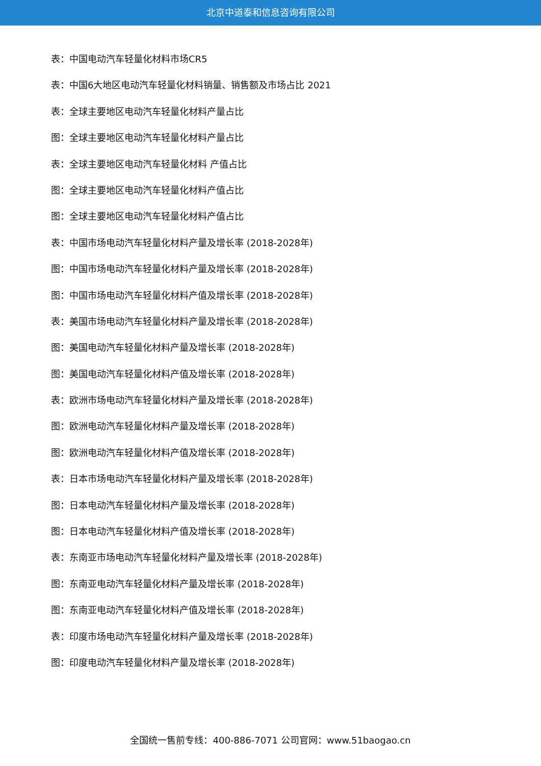北京中道泰和信息咨询有限公司
表：中国电动汽车轻量化材料市场CR5
表：中国6大地区电动汽车轻量化材料销量、销售额及市场占比 2021
表：全球主要地区电动汽车轻量化材料产量占比
图：全球主要地区电动汽车轻量化材料产量占比
表：全球主要地区电动汽车轻量化材料 产值占比
图：全球主要地区电动汽车轻量化材料产值占比
图：全球主要地区电动汽车轻量化材料产值占比
表：中国市场电动汽车轻量化材料产量及增长率 (2018-2028年)
图：中国市场电动汽车轻量化材料产量及增长率 (2018-2028年)
图：中国市场电动汽车轻量化材料产值及增长率 (2018-2028年)
表：美国市场电动汽车轻量化材料产量及增长率 (2018-2028年)
图：美国电动汽车轻量化材料产量及增长率 (2018-2028年)
图：美国电动汽车轻量化材料产值及增长率 (2018-2028年)
表：欧洲市场电动汽车轻量化材料产量及增长率 (2018-2028年)
图：欧洲电动汽车轻量化材料产量及增长率 (2018-2028年)
图：欧洲电动汽车轻量化材料产值及增长率 (2018-2028年)
表：日本市场电动汽车轻量化材料产量及增长率 (2018-2028年)
图：日本电动汽车轻量化材料产量及增长率 (2018-2028年)
图：日本电动汽车轻量化材料产值及增长率 (2018-2028年)
表：东南亚市场电动汽车轻量化材料产量及增长率 (2018-2028年)
图：东南亚电动汽车轻量化材料产量及增长率 (2018-2028年)
图：东南亚电动汽车轻量化材料产值及增长率 (2018-2028年)
表：印度市场电动汽车轻量化材料产量及增长率 (2018-2028年)
图：印度电动汽车轻量化材料产量及增长率 (2018-2028年)
全国统一售前专线：400-886-7071 公司官网：www.51baogao.cn